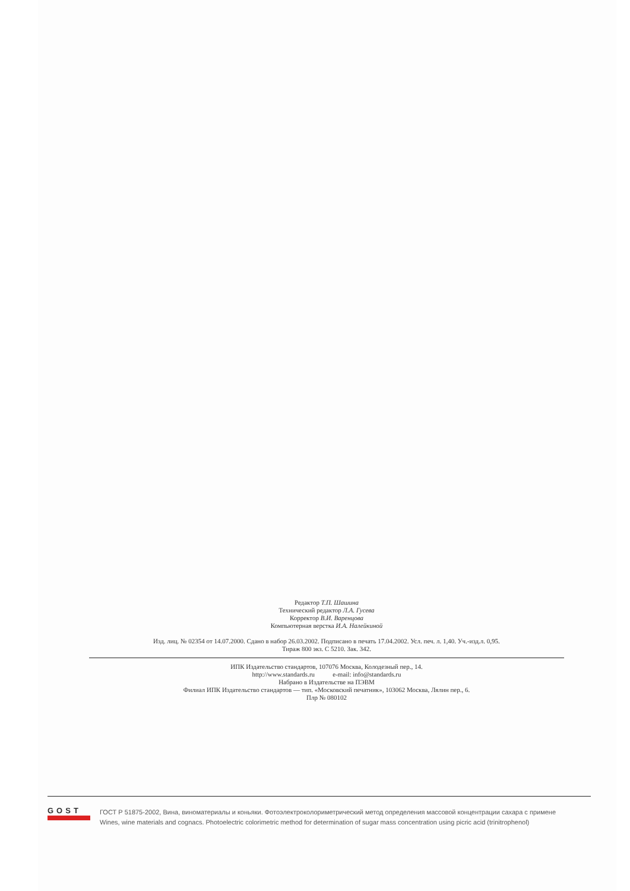Редактор Т.П. Шашина
Технический редактор Л.А. Гусева
Корректор В.И. Варенцова
Компьютерная верстка И.А. Налейкиной
Изд. лиц. № 02354 от 14.07.2000. Сдано в набор 26.03.2002. Подписано в печать 17.04.2002. Усл. печ. л. 1,40. Уч.-изд.л. 0,95.
Тираж 800 экз. С 5210. Зак. 342.
ИПК Издательство стандартов, 107076 Москва, Колодезный пер., 14.
http://www.standards.ru e-mail: info@standards.ru
Набрано в Издательстве на ПЭВМ
Филиал ИПК Издательство стандартов — тип. «Московский печатник», 103062 Москва, Лялин пер., 6.
Плр № 080102
GOST
ГОСТ Р 51875-2002, Вина, виноматериалы и коньяки. Фотоэлектроколориметрический метод определения массовой концентрации сахара с примене
Wines, wine materials and cognacs. Photoelectric colorimetric method for determination of sugar mass concentration using picric acid (trinitrophenol)